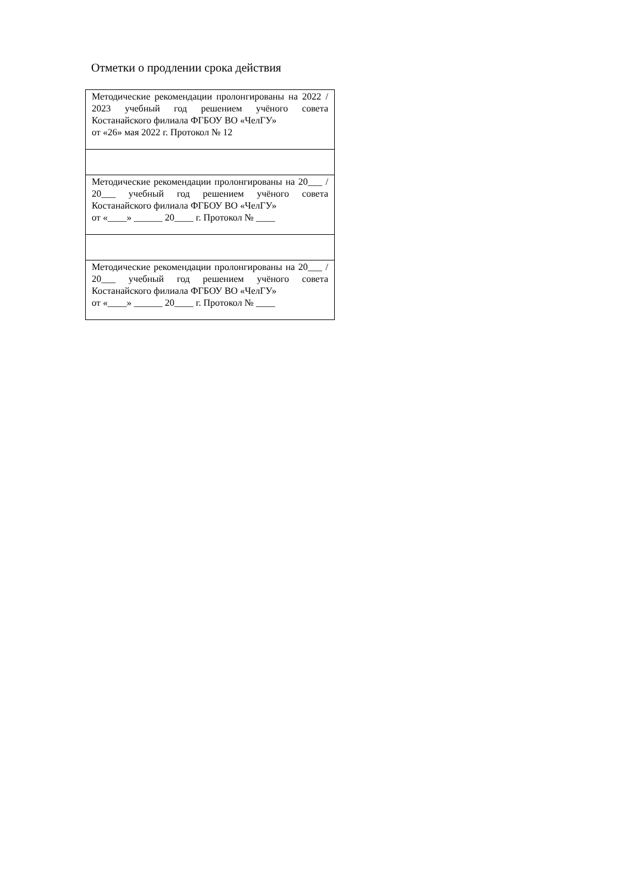Отметки о продлении срока действия
| Методические рекомендации пролонгированы на 2022 / 2023 учебный год решением учёного совета Костанайского филиала ФГБОУ ВО «ЧелГУ» от «26» мая 2022 г. Протокол № 12 |
| Методические рекомендации пролонгированы на 20___ / 20___ учебный год решением учёного совета Костанайского филиала ФГБОУ ВО «ЧелГУ» от «____» ______ 20____ г. Протокол № ____ |
| Методические рекомендации пролонгированы на 20___ / 20___ учебный год решением учёного совета Костанайского филиала ФГБОУ ВО «ЧелГУ» от «____» ______ 20____ г. Протокол № ____ |